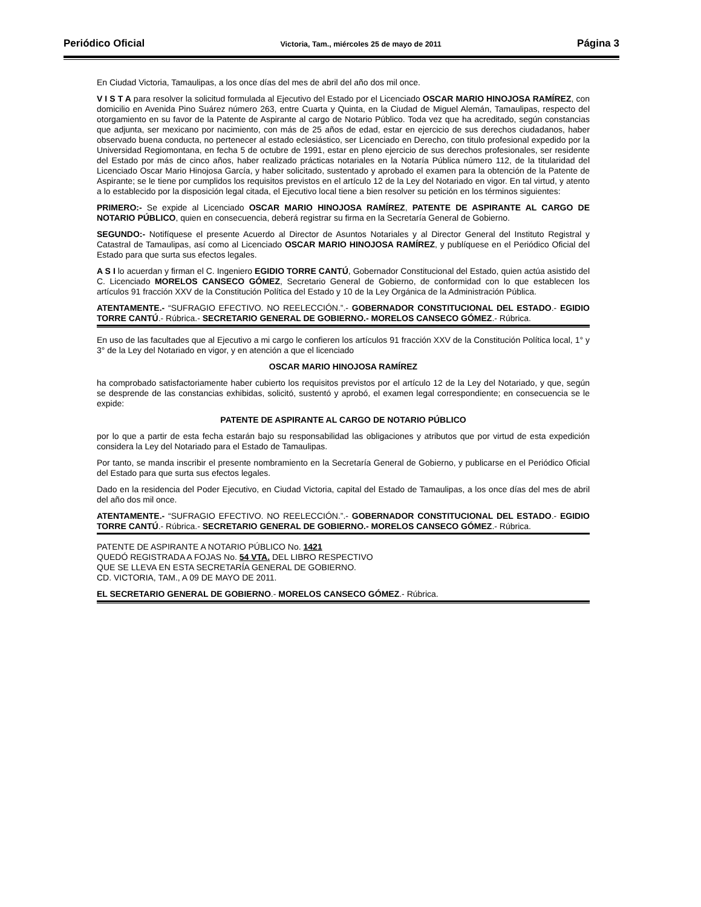Periódico Oficial Victoria, Tam., miércoles 25 de mayo de 2011 Página 3
En Ciudad Victoria, Tamaulipas, a los once días del mes de abril del año dos mil once.
V I S T A para resolver la solicitud formulada al Ejecutivo del Estado por el Licenciado OSCAR MARIO HINOJOSA RAMÍREZ, con domicilio en Avenida Pino Suárez número 263, entre Cuarta y Quinta, en la Ciudad de Miguel Alemán, Tamaulipas, respecto del otorgamiento en su favor de la Patente de Aspirante al cargo de Notario Público. Toda vez que ha acreditado, según constancias que adjunta, ser mexicano por nacimiento, con más de 25 años de edad, estar en ejercicio de sus derechos ciudadanos, haber observado buena conducta, no pertenecer al estado eclesiástico, ser Licenciado en Derecho, con titulo profesional expedido por la Universidad Regiomontana, en fecha 5 de octubre de 1991, estar en pleno ejercicio de sus derechos profesionales, ser residente del Estado por más de cinco años, haber realizado prácticas notariales en la Notaría Pública número 112, de la titularidad del Licenciado Oscar Mario Hinojosa García, y haber solicitado, sustentado y aprobado el examen para la obtención de la Patente de Aspirante; se le tiene por cumplidos los requisitos previstos en el artículo 12 de la Ley del Notariado en vigor. En tal virtud, y atento a lo establecido por la disposición legal citada, el Ejecutivo local tiene a bien resolver su petición en los términos siguientes:
PRIMERO:- Se expide al Licenciado OSCAR MARIO HINOJOSA RAMÍREZ, PATENTE DE ASPIRANTE AL CARGO DE NOTARIO PÚBLICO, quien en consecuencia, deberá registrar su firma en la Secretaría General de Gobierno.
SEGUNDO:- Notifíquese el presente Acuerdo al Director de Asuntos Notariales y al Director General del Instituto Registral y Catastral de Tamaulipas, así como al Licenciado OSCAR MARIO HINOJOSA RAMÍREZ, y publíquese en el Periódico Oficial del Estado para que surta sus efectos legales.
A S I lo acuerdan y firman el C. Ingeniero EGIDIO TORRE CANTÚ, Gobernador Constitucional del Estado, quien actúa asistido del C. Licenciado MORELOS CANSECO GÓMEZ, Secretario General de Gobierno, de conformidad con lo que establecen los artículos 91 fracción XXV de la Constitución Política del Estado y 10 de la Ley Orgánica de la Administración Pública.
ATENTAMENTE.- “SUFRAGIO EFECTIVO. NO REELECCIÓN.”.- GOBERNADOR CONSTITUCIONAL DEL ESTADO.- EGIDIO TORRE CANTÚ.- Rúbrica.- SECRETARIO GENERAL DE GOBIERNO.- MORELOS CANSECO GÓMEZ.- Rúbrica.
En uso de las facultades que al Ejecutivo a mi cargo le confieren los artículos 91 fracción XXV de la Constitución Política local, 1° y 3° de la Ley del Notariado en vigor, y en atención a que el licenciado
OSCAR MARIO HINOJOSA RAMÍREZ
ha comprobado satisfactoriamente haber cubierto los requisitos previstos por el artículo 12 de la Ley del Notariado, y que, según se desprende de las constancias exhibidas, solicitó, sustentó y aprobó, el examen legal correspondiente; en consecuencia se le expide:
PATENTE DE ASPIRANTE AL CARGO DE NOTARIO PÚBLICO
por lo que a partir de esta fecha estarán bajo su responsabilidad las obligaciones y atributos que por virtud de esta expedición considera la Ley del Notariado para el Estado de Tamaulipas.
Por tanto, se manda inscribir el presente nombramiento en la Secretaría General de Gobierno, y publicarse en el Periódico Oficial del Estado para que surta sus efectos legales.
Dado en la residencia del Poder Ejecutivo, en Ciudad Victoria, capital del Estado de Tamaulipas, a los once días del mes de abril del año dos mil once.
ATENTAMENTE.- “SUFRAGIO EFECTIVO. NO REELECCIÓN.”.- GOBERNADOR CONSTITUCIONAL DEL ESTADO.- EGIDIO TORRE CANTÚ.- Rúbrica.- SECRETARIO GENERAL DE GOBIERNO.- MORELOS CANSECO GÓMEZ.- Rúbrica.
PATENTE DE ASPIRANTE A NOTARIO PÚBLICO No. 1421
QUEDÓ REGISTRADA A FOJAS No. 54 VTA. DEL LIBRO RESPECTIVO
QUE SE LLEVA EN ESTA SECRETARÍA GENERAL DE GOBIERNO.
CD. VICTORIA, TAM., A 09 DE MAYO DE 2011.
EL SECRETARIO GENERAL DE GOBIERNO.- MORELOS CANSECO GÓMEZ.- Rúbrica.